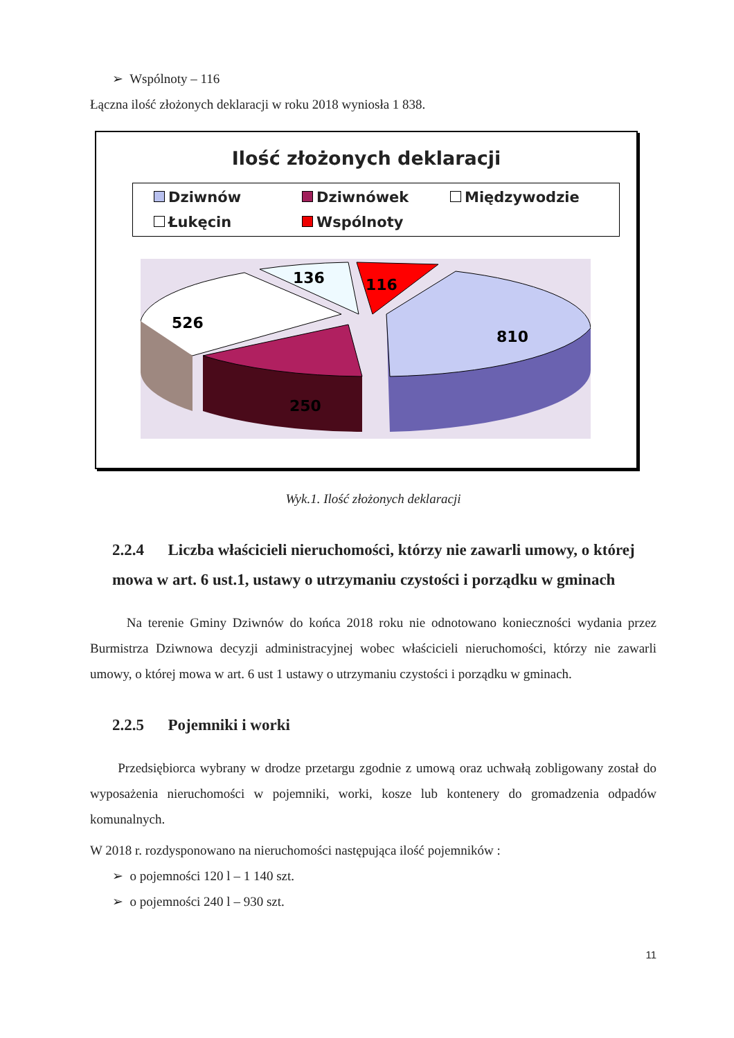➢ Wspólnoty – 116
Łączna ilość złożonych deklaracji w roku 2018 wyniosła 1 838.
Ilość złożonych deklaracji
Dziwnów
Dziwnówek
Międzywodzie
Łukęcin
Wspólnoty
810
250
526
136
116
Wyk.1. Ilość złożonych deklaracji
2.2.4 Liczba właścicieli nieruchomości, którzy nie zawarli umowy, o której mowa w art. 6 ust.1, ustawy o utrzymaniu czystości i porządku w gminach
Na terenie Gminy Dziwnów do końca 2018 roku nie odnotowano konieczności wydania przez Burmistrza Dziwnowa decyzji administracyjnej wobec właścicieli nieruchomości, którzy nie zawarli umowy, o której mowa w art. 6 ust 1 ustawy o utrzymaniu czystości i porządku w gminach.
2.2.5 Pojemniki i worki
Przedsiębiorca wybrany w drodze przetargu zgodnie z umową oraz uchwałą zobligowany został do wyposażenia nieruchomości w pojemniki, worki, kosze lub kontenery do gromadzenia odpadów komunalnych.
W 2018 r. rozdysponowano na nieruchomości następująca ilość pojemników :
➢ o pojemności 120 l – 1 140 szt.
➢ o pojemności 240 l – 930 szt.
11